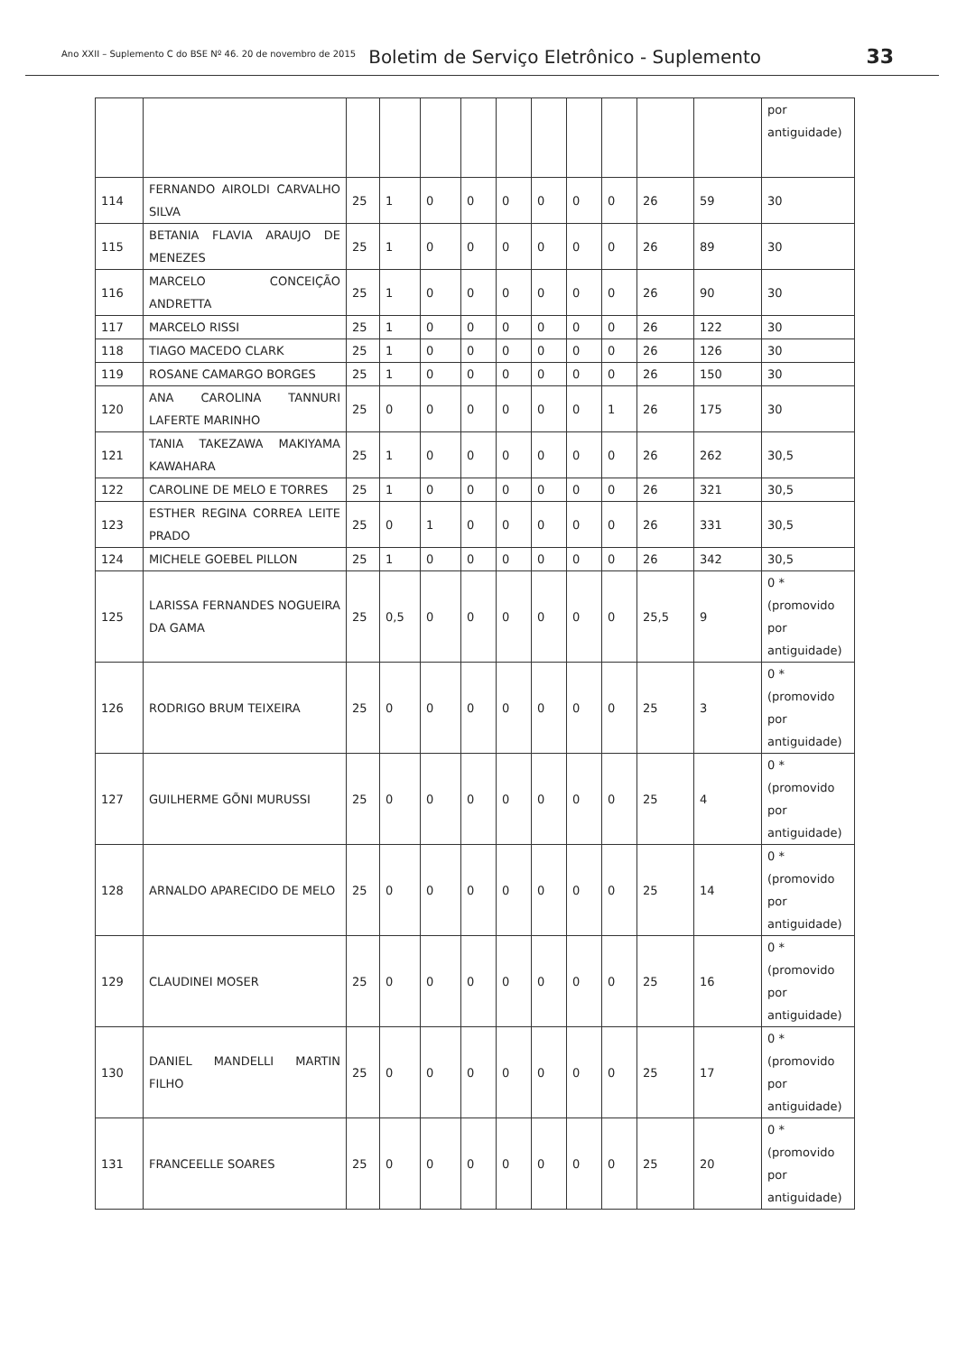Ano XXII – Suplemento C do BSE Nº 46. 20 de novembro de 2015 Boletim de Serviço Eletrônico - Suplemento 33
| | | | | | | | | | | | | por antiguidade) |
| 114 | FERNANDO AIROLDI CARVALHO SILVA | 25 | 1 | 0 | 0 | 0 | 0 | 0 | 0 | 26 | 59 | 30 |
| 115 | BETANIA FLAVIA ARAUJO DE MENEZES | 25 | 1 | 0 | 0 | 0 | 0 | 0 | 0 | 26 | 89 | 30 |
| 116 | MARCELO CONCEIÇÃO ANDRETTA | 25 | 1 | 0 | 0 | 0 | 0 | 0 | 0 | 26 | 90 | 30 |
| 117 | MARCELO RISSI | 25 | 1 | 0 | 0 | 0 | 0 | 0 | 0 | 26 | 122 | 30 |
| 118 | TIAGO MACEDO CLARK | 25 | 1 | 0 | 0 | 0 | 0 | 0 | 0 | 26 | 126 | 30 |
| 119 | ROSANE CAMARGO BORGES | 25 | 1 | 0 | 0 | 0 | 0 | 0 | 0 | 26 | 150 | 30 |
| 120 | ANA CAROLINA TANNURI LAFERTE MARINHO | 25 | 0 | 0 | 0 | 0 | 0 | 0 | 1 | 26 | 175 | 30 |
| 121 | TANIA TAKEZAWA MAKIYAMA KAWAHARA | 25 | 1 | 0 | 0 | 0 | 0 | 0 | 0 | 26 | 262 | 30,5 |
| 122 | CAROLINE DE MELO E TORRES | 25 | 1 | 0 | 0 | 0 | 0 | 0 | 0 | 26 | 321 | 30,5 |
| 123 | ESTHER REGINA CORREA LEITE PRADO | 25 | 0 | 1 | 0 | 0 | 0 | 0 | 0 | 26 | 331 | 30,5 |
| 124 | MICHELE GOEBEL PILLON | 25 | 1 | 0 | 0 | 0 | 0 | 0 | 0 | 26 | 342 | 30,5 |
| 125 | LARISSA FERNANDES NOGUEIRA DA GAMA | 25 | 0,5 | 0 | 0 | 0 | 0 | 0 | 0 | 25,5 | 9 | 0 *(promovido por antiguidade) |
| 126 | RODRIGO BRUM TEIXEIRA | 25 | 0 | 0 | 0 | 0 | 0 | 0 | 0 | 25 | 3 | 0 *(promovido por antiguidade) |
| 127 | GUILHERME GÕNI MURUSSI | 25 | 0 | 0 | 0 | 0 | 0 | 0 | 0 | 25 | 4 | 0 *(promovido por antiguidade) |
| 128 | ARNALDO APARECIDO DE MELO | 25 | 0 | 0 | 0 | 0 | 0 | 0 | 0 | 25 | 14 | 0 *(promovido por antiguidade) |
| 129 | CLAUDINEI MOSER | 25 | 0 | 0 | 0 | 0 | 0 | 0 | 0 | 25 | 16 | 0 *(promovido por antiguidade) |
| 130 | DANIEL MANDELLI MARTIN FILHO | 25 | 0 | 0 | 0 | 0 | 0 | 0 | 0 | 25 | 17 | 0 *(promovido por antiguidade) |
| 131 | FRANCEELLE SOARES | 25 | 0 | 0 | 0 | 0 | 0 | 0 | 0 | 25 | 20 | 0 *(promovido por antiguidade) |